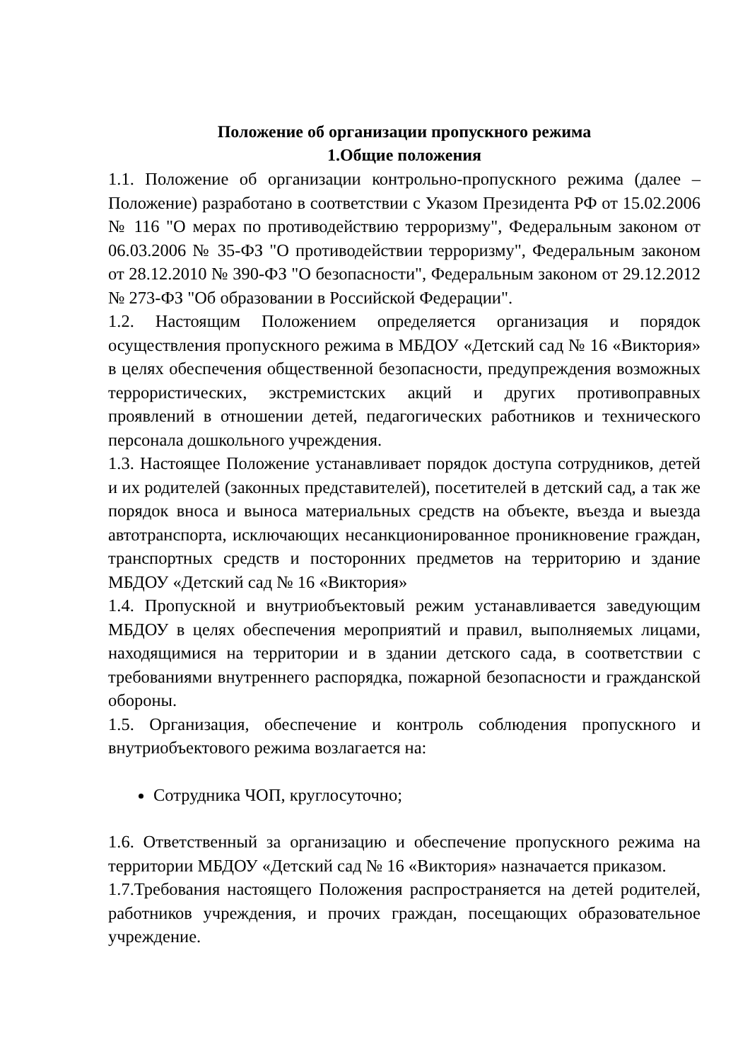Положение об организации пропускного режима
1.Общие положения
1.1. Положение об организации контрольно-пропускного режима (далее – Положение) разработано в соответствии с Указом Президента РФ от 15.02.2006 № 116 "О мерах по противодействию терроризму", Федеральным законом от 06.03.2006 № 35-ФЗ "О противодействии терроризму", Федеральным законом от 28.12.2010 № 390-ФЗ "О безопасности", Федеральным законом от 29.12.2012 № 273-ФЗ "Об образовании в Российской Федерации".
1.2. Настоящим Положением определяется организация и порядок осуществления пропускного режима в МБДОУ «Детский сад № 16 «Виктория» в целях обеспечения общественной безопасности, предупреждения возможных террористических, экстремистских акций и других противоправных проявлений в отношении детей, педагогических работников и технического персонала дошкольного учреждения.
1.3. Настоящее Положение устанавливает порядок доступа сотрудников, детей и их родителей (законных представителей), посетителей в детский сад, а так же порядок вноса и выноса материальных средств на объекте, въезда и выезда автотранспорта, исключающих несанкционированное проникновение граждан, транспортных средств и посторонних предметов на территорию и здание МБДОУ «Детский сад № 16 «Виктория»
1.4. Пропускной и внутриобъектовый режим устанавливается заведующим МБДОУ в целях обеспечения мероприятий и правил, выполняемых лицами, находящимися на территории и в здании детского сада, в соответствии с требованиями внутреннего распорядка, пожарной безопасности и гражданской обороны.
1.5. Организация, обеспечение и контроль соблюдения пропускного и внутриобъектового режима возлагается на:
Сотрудника ЧОП, круглосуточно;
1.6. Ответственный за организацию и обеспечение пропускного режима на территории МБДОУ «Детский сад № 16 «Виктория» назначается приказом.
1.7.Требования настоящего Положения распространяется на детей родителей, работников учреждения, и прочих граждан, посещающих образовательное учреждение.